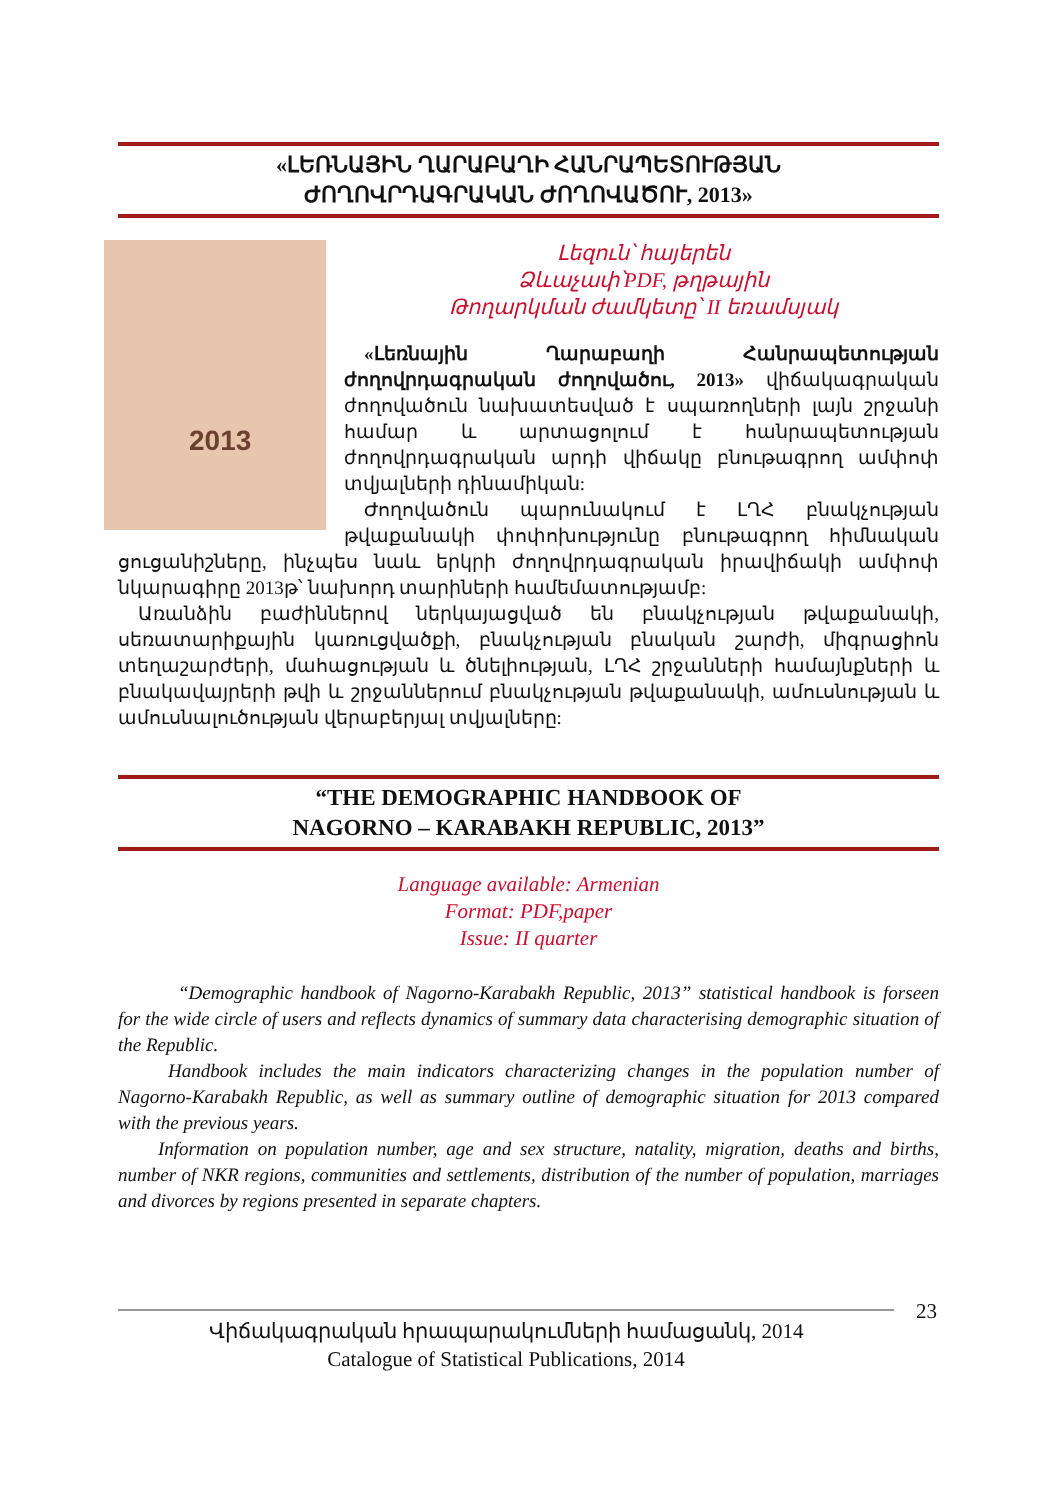«ԼԵՌՆԱՅԻՆ ՂԱՐԱԲԱՂԻ ՀԱՆՐԱՊԵՏՈՒԹՅԱՆ
ԺՈՂՈՎՐԴԱԳՐԱԿԱՆ ԺՈՂՈՎԱԾՈՒ, 2013»
2013
Լեզուն՝ հայերեն
Ձևաչափ՝PDF, թղթային
Թողարկման ժամկետը՝ II եռամսյակ
«Լեռնային Ղարաբաղի Հանրապետության ժողովրդագրական ժողովածու, 2013» վիճակագրական ժողովածուն նախատեսված է սպառողների լայն շրջանի համար և արտացոլում է հանրապետության ժողովրդագրական արդի վիճակը բնութագրող ամփոփ տվյալների դինամիկան:
Ժողովածուն պարունակում է ԼՂՀ բնակչության թվաքանակի փոփոխությունը բնութագրող հիմնական ցուցանիշները, ինչպես նաև երկրի ժողովրդագրական իրավիճակի ամփոփ նկարագիրը 2013թ՝ նախորդ տարիների համեմատությամբ:
Առանձին բաժիններով ներկայացված են բնակչության թվաքանակի, սեռատարիքային կառուցվածքի, բնակչության բնական շարժի, միգրացիոն տեղաշարժերի, մահացության և ծնելիության, ԼՂՀ շրջանների համայնքների և բնակավայրերի թվի և շրջաններում բնակչության թվաքանակի, ամուսնության և ամուսնալուծության վերաբերյալ տվյալները:
“THE DEMOGRAPHIC HANDBOOK OF
NAGORNO – KARABAKH REPUBLIC, 2013”
Language available: Armenian
Format: PDF,paper
Issue: II quarter
“Demographic handbook of Nagorno-Karabakh Republic, 2013” statistical handbook is forseen for the wide circle of users and reflects dynamics of summary data characterising demographic situation of the Republic.
Handbook includes the main indicators characterizing changes in the population number of Nagorno-Karabakh Republic, as well as summary outline of demographic situation for 2013 compared with the previous years.
Information on population number, age and sex structure, natality, migration, deaths and births, number of NKR regions, communities and settlements, distribution of the number of population, marriages and divorces by regions presented in separate chapters.
23
Վիճակագրական հրապարակումների համացանկ, 2014
Catalogue of Statistical Publications, 2014